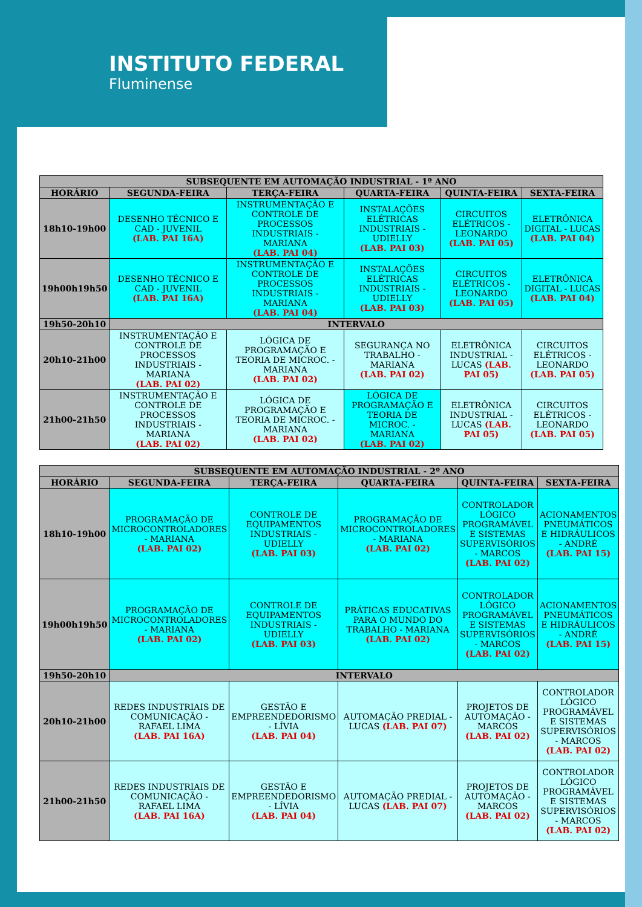INSTITUTO FEDERAL
Fluminense
| SUBSEQUENTE EM AUTOMAÇÃO INDUSTRIAL - 1º ANO | | | | | |
| --- | --- | --- | --- | --- | --- |
| HORÁRIO | SEGUNDA-FEIRA | TERÇA-FEIRA | QUARTA-FEIRA | QUINTA-FEIRA | SEXTA-FEIRA |
| 18h10-19h00 | DESENHO TÉCNICO E CAD - JUVENIL (LAB. PAI 16A) | INSTRUMENTAÇÃO E CONTROLE DE PROCESSOS INDUSTRIAIS - MARIANA (LAB. PAI 04) | INSTALAÇÕES ELÉTRICAS INDUSTRIAIS - UDIELLY (LAB. PAI 03) | CIRCUITOS ELÉTRICOS - LEONARDO (LAB. PAI 05) | ELETRÔNICA DIGITAL - LUCAS (LAB. PAI 04) |
| 19h00h19h50 | DESENHO TÉCNICO E CAD - JUVENIL (LAB. PAI 16A) | INSTRUMENTAÇÃO E CONTROLE DE PROCESSOS INDUSTRIAIS - MARIANA (LAB. PAI 04) | INSTALAÇÕES ELÉTRICAS INDUSTRIAIS - UDIELLY (LAB. PAI 03) | CIRCUITOS ELÉTRICOS - LEONARDO (LAB. PAI 05) | ELETRÔNICA DIGITAL - LUCAS (LAB. PAI 04) |
| 19h50-20h10 | INTERVALO | | | | |
| 20h10-21h00 | INSTRUMENTAÇÃO E CONTROLE DE PROCESSOS INDUSTRIAIS - MARIANA (LAB. PAI 02) | LÓGICA DE PROGRAMAÇÃO E TEORIA DE MICROC. - MARIANA (LAB. PAI 02) | SEGURANÇA NO TRABALHO - MARIANA (LAB. PAI 02) | ELETRÔNICA INDUSTRIAL - LUCAS (LAB. PAI 05) | CIRCUITOS ELÉTRICOS - LEONARDO (LAB. PAI 05) |
| 21h00-21h50 | INSTRUMENTAÇÃO E CONTROLE DE PROCESSOS INDUSTRIAIS - MARIANA (LAB. PAI 02) | LÓGICA DE PROGRAMAÇÃO E TEORIA DE MICROC. - MARIANA (LAB. PAI 02) | LÓGICA DE PROGRAMAÇÃO E TEORIA DE MICROC. - MARIANA (LAB. PAI 02) | ELETRÔNICA INDUSTRIAL - LUCAS (LAB. PAI 05) | CIRCUITOS ELÉTRICOS - LEONARDO (LAB. PAI 05) |
| SUBSEQUENTE EM AUTOMAÇÃO INDUSTRIAL - 2º ANO | | | | | |
| --- | --- | --- | --- | --- | --- |
| HORÁRIO | SEGUNDA-FEIRA | TERÇA-FEIRA | QUARTA-FEIRA | QUINTA-FEIRA | SEXTA-FEIRA |
| 18h10-19h00 | PROGRAMAÇÃO DE MICROCONTROLADORES - MARIANA (LAB. PAI 02) | CONTROLE DE EQUIPAMENTOS INDUSTRIAIS - UDIELLY (LAB. PAI 03) | PROGRAMAÇÃO DE MICROCONTROLADORES - MARIANA (LAB. PAI 02) | CONTROLADOR LÓGICO PROGRAMÁVEL E SISTEMAS SUPERVISÓRIOS - MARCOS (LAB. PAI 02) | ACIONAMENTOS PNEUMÁTICOS E HIDRÁULICOS - ANDRÉ (LAB. PAI 15) |
| 19h00h19h50 | PROGRAMAÇÃO DE MICROCONTROLADORES - MARIANA (LAB. PAI 02) | CONTROLE DE EQUIPAMENTOS INDUSTRIAIS - UDIELLY (LAB. PAI 03) | PRÁTICAS EDUCATIVAS PARA O MUNDO DO TRABALHO - MARIANA (LAB. PAI 02) | CONTROLADOR LÓGICO PROGRAMÁVEL E SISTEMAS SUPERVISÓRIOS - MARCOS (LAB. PAI 02) | ACIONAMENTOS PNEUMÁTICOS E HIDRÁULICOS - ANDRÉ (LAB. PAI 15) |
| 19h50-20h10 | INTERVALO | | | | |
| 20h10-21h00 | REDES INDUSTRIAIS DE COMUNICAÇÃO - RAFAEL LIMA (LAB. PAI 16A) | GESTÃO E EMPREENDEDORISMO - LÍVIA (LAB. PAI 04) | AUTOMAÇÃO PREDIAL - LUCAS (LAB. PAI 07) | PROJETOS DE AUTOMAÇÃO - MARCOS (LAB. PAI 02) | CONTROLADOR LÓGICO PROGRAMÁVEL E SISTEMAS SUPERVISÓRIOS - MARCOS (LAB. PAI 02) |
| 21h00-21h50 | REDES INDUSTRIAIS DE COMUNICAÇÃO - RAFAEL LIMA (LAB. PAI 16A) | GESTÃO E EMPREENDEDORISMO - LÍVIA (LAB. PAI 04) | AUTOMAÇÃO PREDIAL - LUCAS (LAB. PAI 07) | PROJETOS DE AUTOMAÇÃO - MARCOS (LAB. PAI 02) | CONTROLADOR LÓGICO PROGRAMÁVEL E SISTEMAS SUPERVISÓRIOS - MARCOS (LAB. PAI 02) |